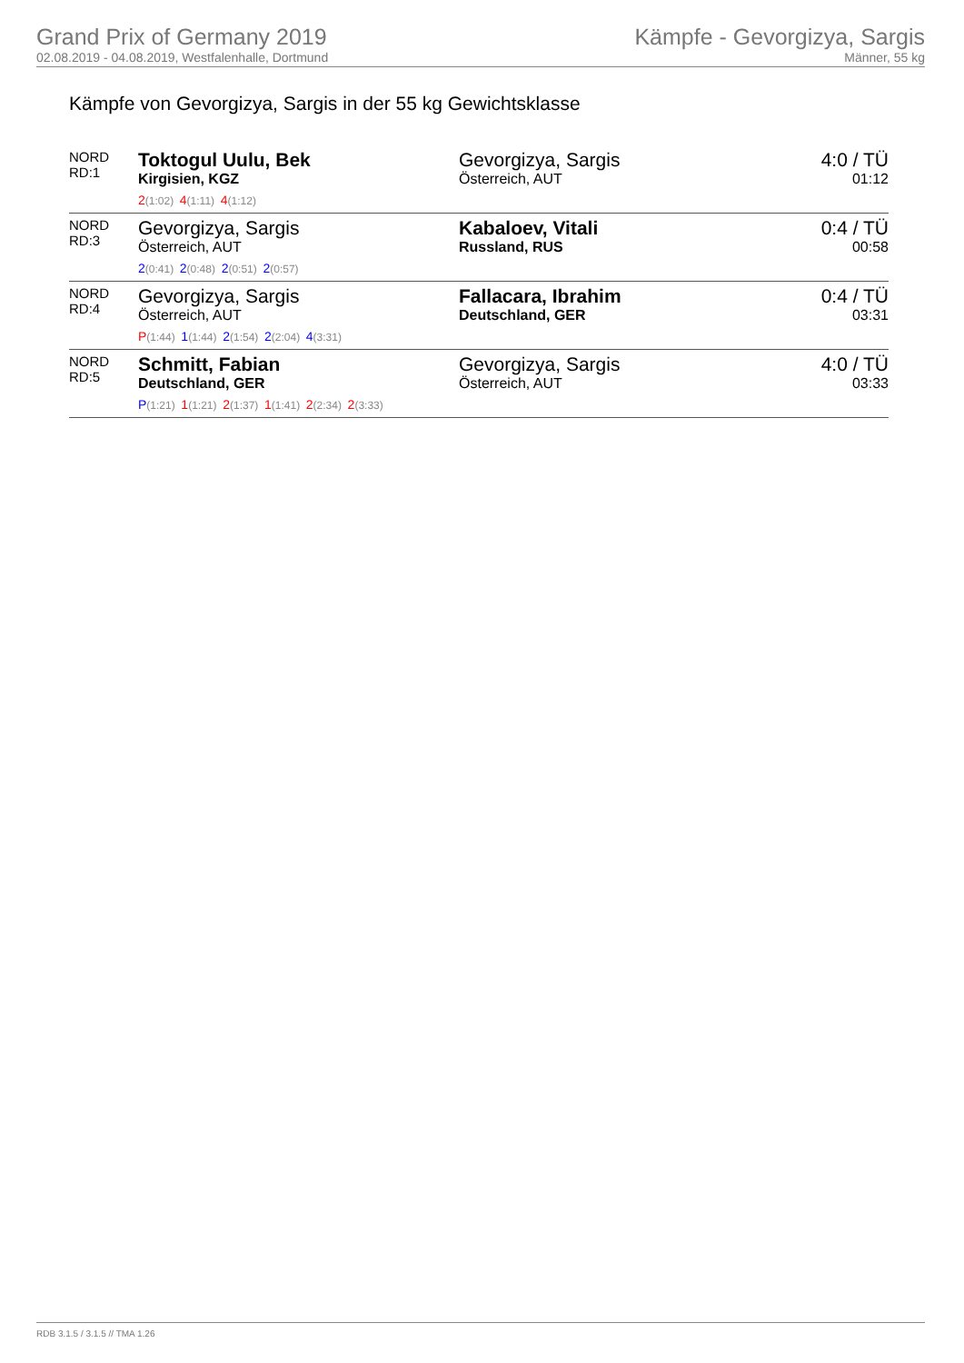Grand Prix of Germany 2019
02.08.2019 - 04.08.2019, Westfalenhalle, Dortmund
Kämpfe - Gevorgizya, Sargis
Männer, 55 kg
Kämpfe von Gevorgizya, Sargis in der 55 kg Gewichtsklasse
| NORD RD:1 | Toktogul Uulu, Bek Kirgisien, KGZ 2 (1:02) 4 (1:11) 4 (1:12) | Gevorgizya, Sargis Österreich, AUT | 4:0 / TÜ 01:12 |
| NORD RD:3 | Gevorgizya, Sargis Österreich, AUT 2 (0:41) 2 (0:48) 2 (0:51) 2 (0:57) | Kabaloev, Vitali Russland, RUS | 0:4 / TÜ 00:58 |
| NORD RD:4 | Gevorgizya, Sargis Österreich, AUT P (1:44) 1 (1:44) 2 (1:54) 2 (2:04) 4 (3:31) | Fallacara, Ibrahim Deutschland, GER | 0:4 / TÜ 03:31 |
| NORD RD:5 | Schmitt, Fabian Deutschland, GER P (1:21) 1 (1:21) 2 (1:37) 1 (1:41) 2 (2:34) 2 (3:33) | Gevorgizya, Sargis Österreich, AUT | 4:0 / TÜ 03:33 |
RDB 3.1.5 / 3.1.5 // TMA 1.26